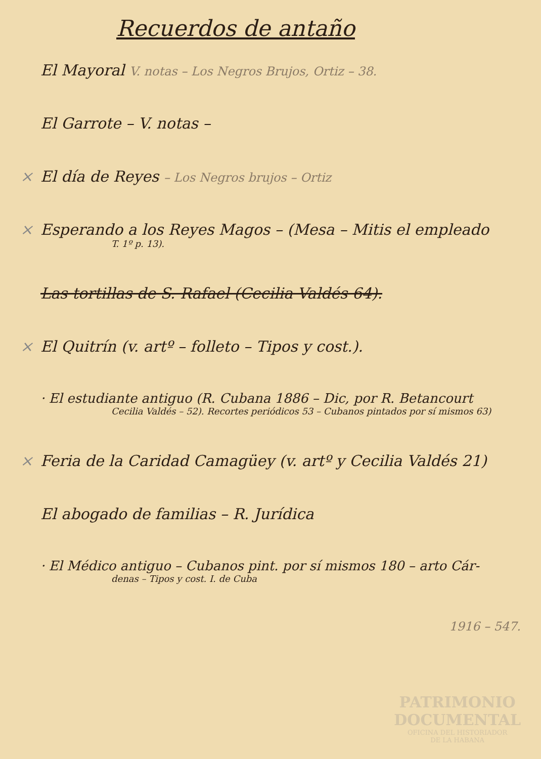Recuerdos de antaño
El Mayoral V. notas – Los Negros Brujos, Ortiz – 38.
El Garrote – V. notas –
× El día de Reyes – Los Negros brujos – Ortiz
× Esperando a los Reyes Magos – (Mesa – Mitis el empleado
T. 1º p. 13).
Las tortillas de S. Rafael (Cecilia Valdés 64).
× El Quitrín (v. artº – folleto – Tipos y cost.).
· El estudiante antiguo (R. Cubana 1886 – Dic, por R. Betancourt
Cecilia Valdés – 52). Recortes periódicos 53 – Cubanos pintados por sí mismos 63)
× Feria de la Caridad Camagüey (v. artº y Cecilia Valdés 21)
El abogado de familias – R. Jurídica
· El Médico antiguo – Cubanos pint. por sí mismos 180 – arto Cár-
denas – Tipos y cost. I. de Cuba
1916 – 547.
PATRIMONIO
DOCUMENTAL
OFICINA DEL HISTORIADOR
DE LA HABANA